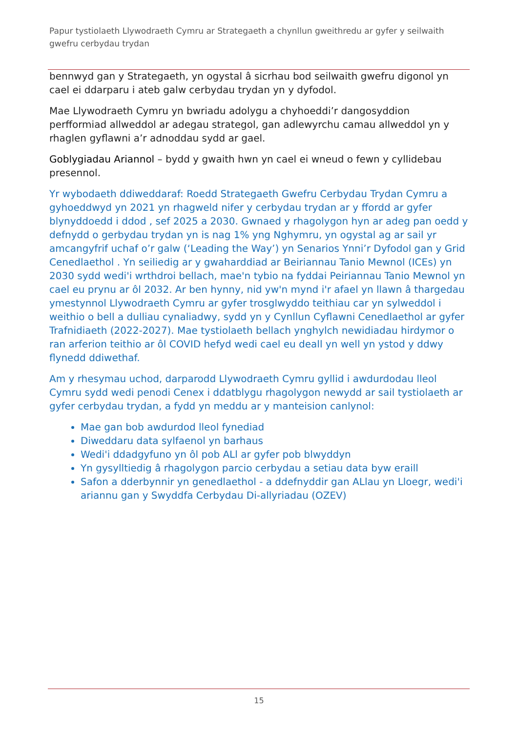Papur tystiolaeth Llywodraeth Cymru ar Strategaeth a chynllun gweithredu ar gyfer y seilwaith gwefru cerbydau trydan
bennwyd gan y Strategaeth, yn ogystal â sicrhau bod seilwaith gwefru digonol yn cael ei ddarparu i ateb galw cerbydau trydan yn y dyfodol.
Mae Llywodraeth Cymru yn bwriadu adolygu a chyhoeddi’r dangosyddion perfformiad allweddol ar adegau strategol, gan adlewyrchu camau allweddol yn y rhaglen gyflawni a’r adnoddau sydd ar gael.
Goblygiadau Ariannol – bydd y gwaith hwn yn cael ei wneud o fewn y cyllidebau presennol.
Yr wybodaeth ddiweddaraf: Roedd Strategaeth Gwefru Cerbydau Trydan Cymru a gyhoeddwyd yn 2021 yn rhagweld nifer y cerbydau trydan ar y ffordd ar gyfer blynyddoedd i ddod , sef 2025 a 2030. Gwnaed y rhagolygon hyn ar adeg pan oedd y defnydd o gerbydau trydan yn is nag 1% yng Nghymru, yn ogystal ag ar sail yr amcangyfrif uchaf o’r galw (‘Leading the Way’) yn Senarios Ynni’r Dyfodol gan y Grid Cenedlaethol . Yn seiliedig ar y gwaharddiad ar Beiriannau Tanio Mewnol (ICEs) yn 2030 sydd wedi'i wrthdroi bellach, mae'n tybio na fyddai Peiriannau Tanio Mewnol yn cael eu prynu ar ôl 2032. Ar ben hynny, nid yw'n mynd i'r afael yn llawn â thargedau ymestynnol Llywodraeth Cymru ar gyfer trosglwyddo teithiau car yn sylweddol i weithio o bell a dulliau cynaliadwy, sydd yn y Cynllun Cyflawni Cenedlaethol ar gyfer Trafnidiaeth (2022-2027). Mae tystiolaeth bellach ynghylch newidiadau hirdymor o ran arferion teithio ar ôl COVID hefyd wedi cael eu deall yn well yn ystod y ddwy flynedd ddiwethaf.
Am y rhesymau uchod, darparodd Llywodraeth Cymru gyllid i awdurdodau lleol Cymru sydd wedi penodi Cenex i ddatblygu rhagolygon newydd ar sail tystiolaeth ar gyfer cerbydau trydan, a fydd yn meddu ar y manteision canlynol:
Mae gan bob awdurdod lleol fynediad
Diweddaru data sylfaenol yn barhaus
Wedi'i ddadgyfuno yn ôl pob ALl ar gyfer pob blwyddyn
Yn gysylltiedig â rhagolygon parcio cerbydau a setiau data byw eraill
Safon a dderbynnir yn genedlaethol - a ddefnyddir gan ALlau yn Lloegr, wedi'i ariannu gan y Swyddfa Cerbydau Di-allyriadau (OZEV)
15